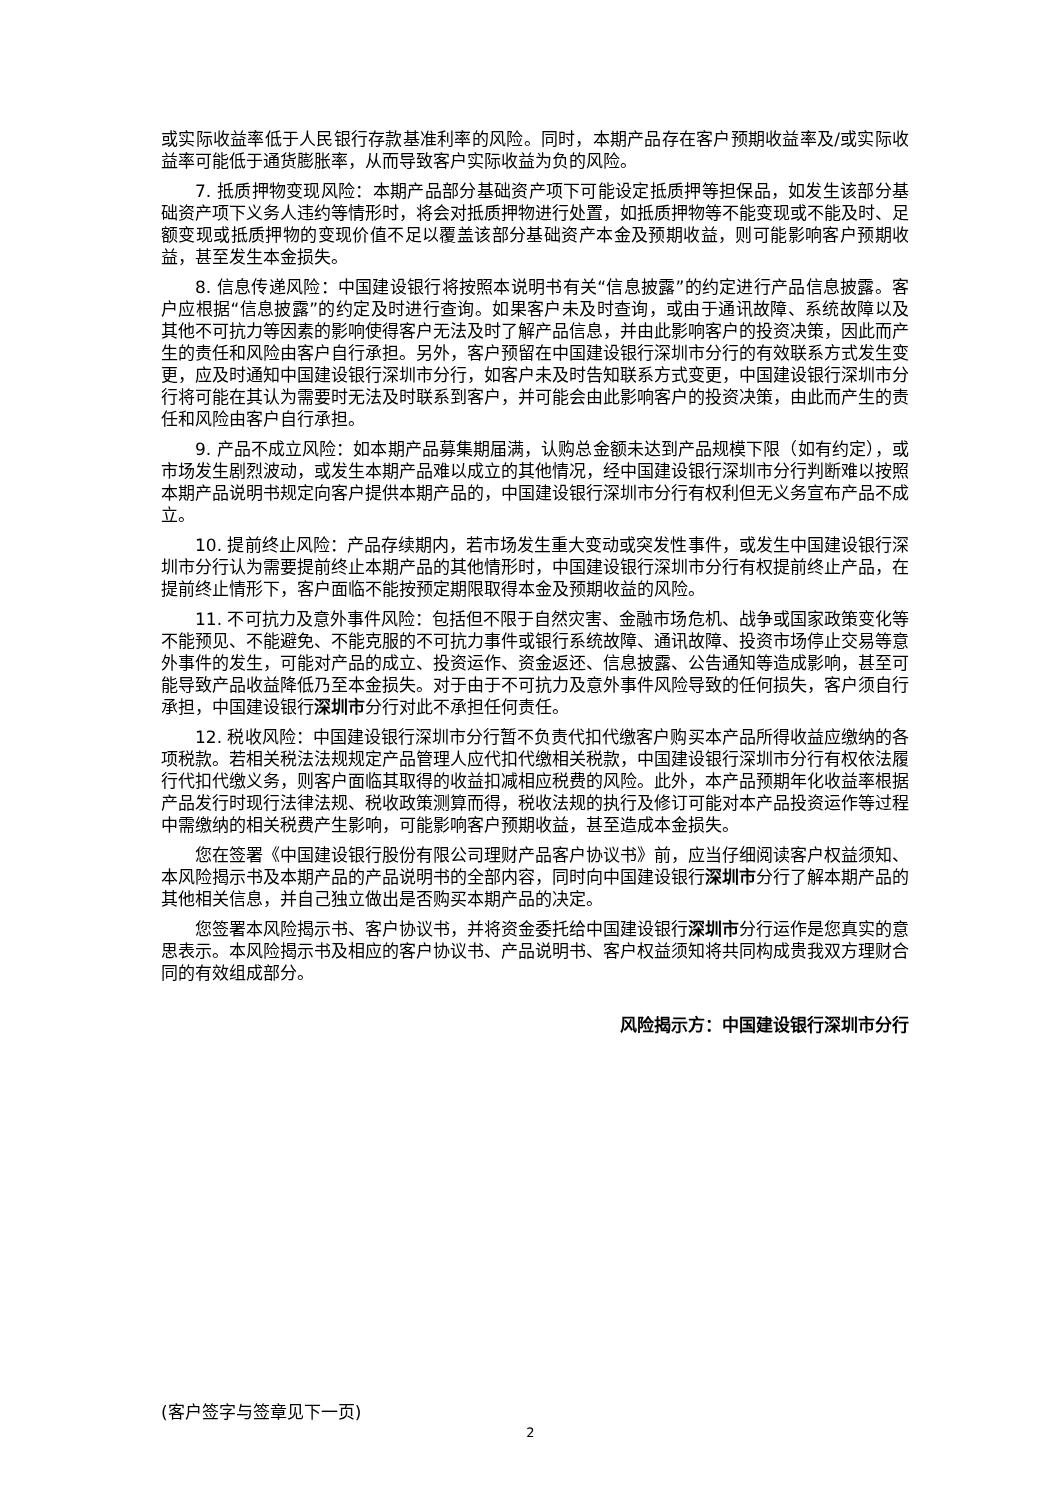或实际收益率低于人民银行存款基准利率的风险。同时，本期产品存在客户预期收益率及/或实际收益率可能低于通货膨胀率，从而导致客户实际收益为负的风险。
7. 抵质押物变现风险：本期产品部分基础资产项下可能设定抵质押等担保品，如发生该部分基础资产项下义务人违约等情形时，将会对抵质押物进行处置，如抵质押物等不能变现或不能及时、足额变现或抵质押物的变现价值不足以覆盖该部分基础资产本金及预期收益，则可能影响客户预期收益，甚至发生本金损失。
8. 信息传递风险：中国建设银行将按照本说明书有关“信息披露”的约定进行产品信息披露。客户应根据“信息披露”的约定及时进行查询。如果客户未及时查询，或由于通讯故障、系统故障以及其他不可抗力等因素的影响使得客户无法及时了解产品信息，并由此影响客户的投资决策，因此而产生的责任和风险由客户自行承担。另外，客户预留在中国建设银行深圳市分行的有效联系方式发生变更，应及时通知中国建设银行深圳市分行，如客户未及时告知联系方式变更，中国建设银行深圳市分行将可能在其认为需要时无法及时联系到客户，并可能会由此影响客户的投资决策，由此而产生的责任和风险由客户自行承担。
9. 产品不成立风险：如本期产品募集期届满，认购总金额未达到产品规模下限（如有约定），或市场发生剧烈波动，或发生本期产品难以成立的其他情况，经中国建设银行深圳市分行判断难以按照本期产品说明书规定向客户提供本期产品的，中国建设银行深圳市分行有权利但无义务宣布产品不成立。
10. 提前终止风险：产品存续期内，若市场发生重大变动或突发性事件，或发生中国建设银行深圳市分行认为需要提前终止本期产品的其他情形时，中国建设银行深圳市分行有权提前终止产品，在提前终止情形下，客户面临不能按预定期限取得本金及预期收益的风险。
11. 不可抗力及意外事件风险：包括但不限于自然灾害、金融市场危机、战争或国家政策变化等不能预见、不能避免、不能克服的不可抗力事件或银行系统故障、通讯故障、投资市场停止交易等意外事件的发生，可能对产品的成立、投资运作、资金返还、信息披露、公告通知等造成影响，甚至可能导致产品收益降低乃至本金损失。对于由于不可抗力及意外事件风险导致的任何损失，客户须自行承担，中国建设银行深圳市分行对此不承担任何责任。
12. 税收风险：中国建设银行深圳市分行暂不负责代扣代缴客户购买本产品所得收益应缴纳的各项税款。若相关税法法规规定产品管理人应代扣代缴相关税款，中国建设银行深圳市分行有权依法履行代扣代缴义务，则客户面临其取得的收益扣减相应税费的风险。此外，本产品预期年化收益率根据产品发行时现行法律法规、税收政策测算而得，税收法规的执行及修订可能对本产品投资运作等过程中需缴纳的相关税费产生影响，可能影响客户预期收益，甚至造成本金损失。
您在签署《中国建设银行股份有限公司理财产品客户协议书》前，应当仔细阅读客户权益须知、本风险揭示书及本期产品的产品说明书的全部内容，同时向中国建设银行深圳市分行了解本期产品的其他相关信息，并自己独立做出是否购买本期产品的决定。
您签署本风险揭示书、客户协议书，并将资金委托给中国建设银行深圳市分行运作是您真实的意思表示。本风险揭示书及相应的客户协议书、产品说明书、客户权益须知将共同构成贵我双方理财合同的有效组成部分。
风险揭示方：中国建设银行深圳市分行
(客户签字与签章见下一页)
2